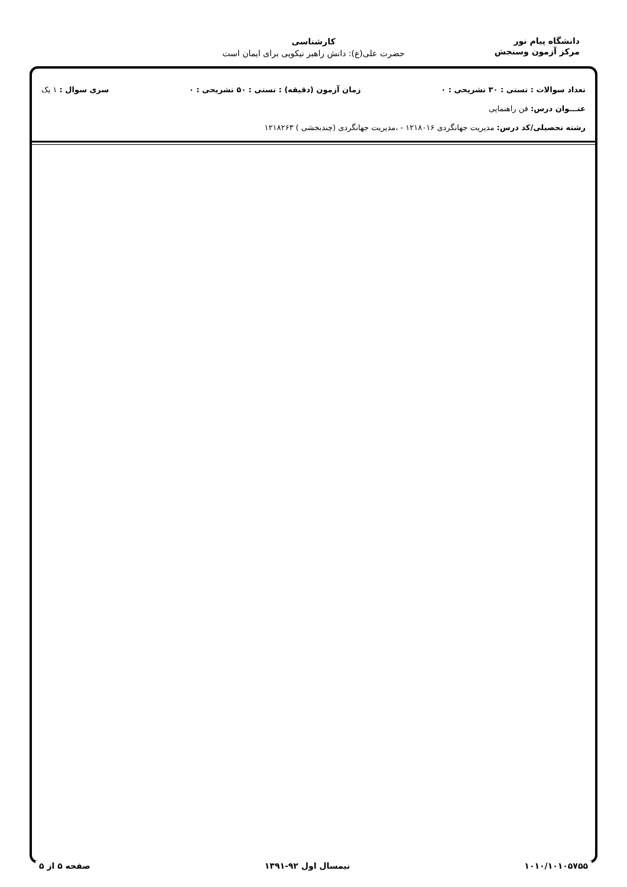دانشگاه پیام نور
مرکز آزمون وسنجش
کارشناسی
حضرت علی(ع): دانش راهبر نیکویی برای ایمان است
تعداد سوالات : تستی : ۳۰ تشریحی : ۰ زمان آزمون (دقیقه) : تستی : ۵۰ تشریحی : ۰ سری سوال : ۱ یک
عنـــوان درس: فن راهنمایی
رشته تحصیلی/کد درس: مدیریت جهانگردی ۱۲۱۸۰۱۶ - ،مدیریت جهانگردی (چندبخشی ) ۱۲۱۸۲۶۳
۱۰۱۰/۱۰۱۰۵۷۵۵ نیمسال اول ۹۲-۱۳۹۱ صفحه ۵ از ۵